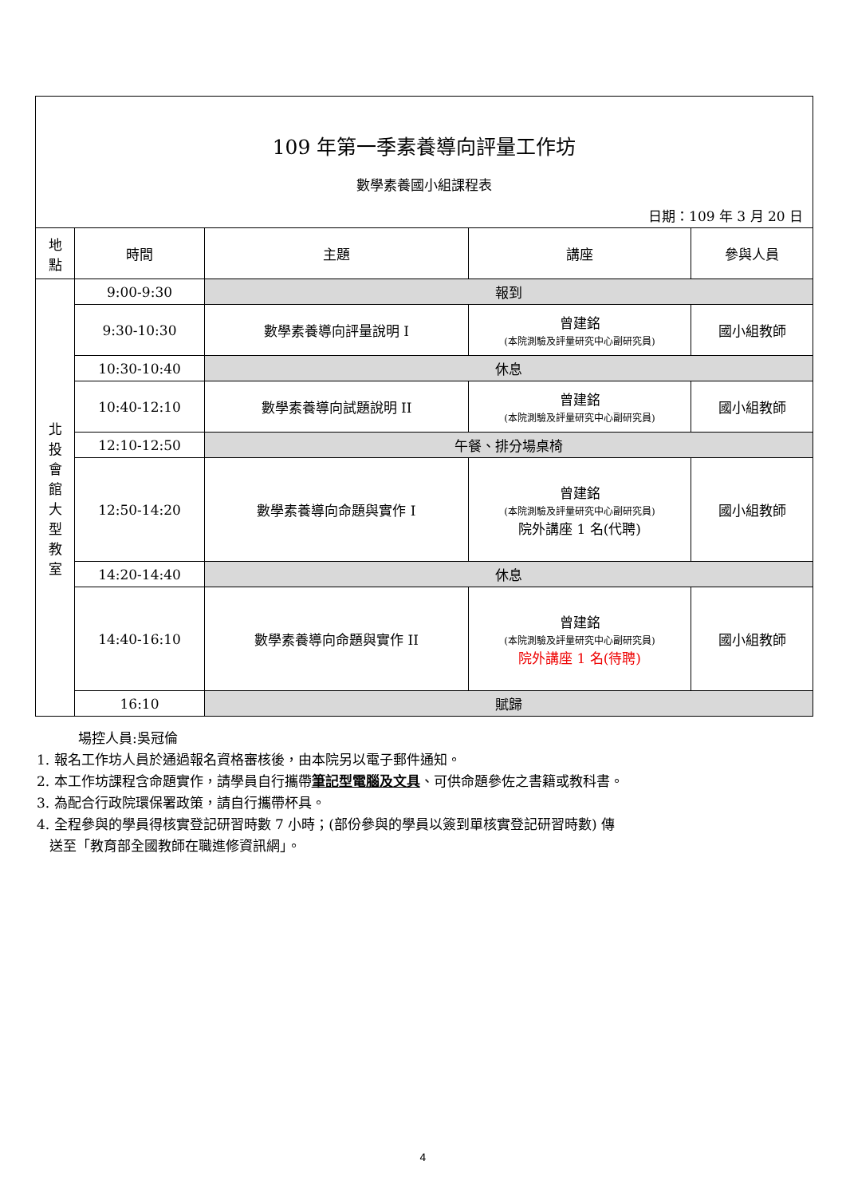| 109 年第一季素養導向評量工作坊 數學素養國小組課程表 日期：109 年 3 月 20 日 | | | | |
| 地 點 | 時間 | 主題 | 講座 | 參與人員 |
| 北 投 會 館 大 型 教 室 | 9:00-9:30 | 報到 | | |
| | 9:30-10:30 | 數學素養導向評量說明 I | 曾建銘 (本院測驗及評量研究中心副研究員) | 國小組教師 |
| | 10:30-10:40 | 休息 | | |
| | 10:40-12:10 | 數學素養導向試題說明 II | 曾建銘 (本院測驗及評量研究中心副研究員) | 國小組教師 |
| | 12:10-12:50 | 午餐、排分場桌椅 | | |
| | 12:50-14:20 | 數學素養導向命題與實作 I | 曾建銘 (本院測驗及評量研究中心副研究員) 院外講座 1 名(代聘) | 國小組教師 |
| | 14:20-14:40 | 休息 | | |
| | 14:40-16:10 | 數學素養導向命題與實作 II | 曾建銘 (本院測驗及評量研究中心副研究員) 院外講座 1 名(待聘) | 國小組教師 |
| | 16:10 | 賦歸 | | |
場控人員:吳冠倫
1. 報名工作坊人員於通過報名資格審核後，由本院另以電子郵件通知。
2. 本工作坊課程含命題實作，請學員自行攜帶筆記型電腦及文具、可供命題參佐之書籍或教科書。
3. 為配合行政院環保署政策，請自行攜帶杯具。
4. 全程參與的學員得核實登記研習時數 7 小時；(部份參與的學員以簽到單核實登記研習時數) 傳
送至「教育部全國教師在職進修資訊網」。
4